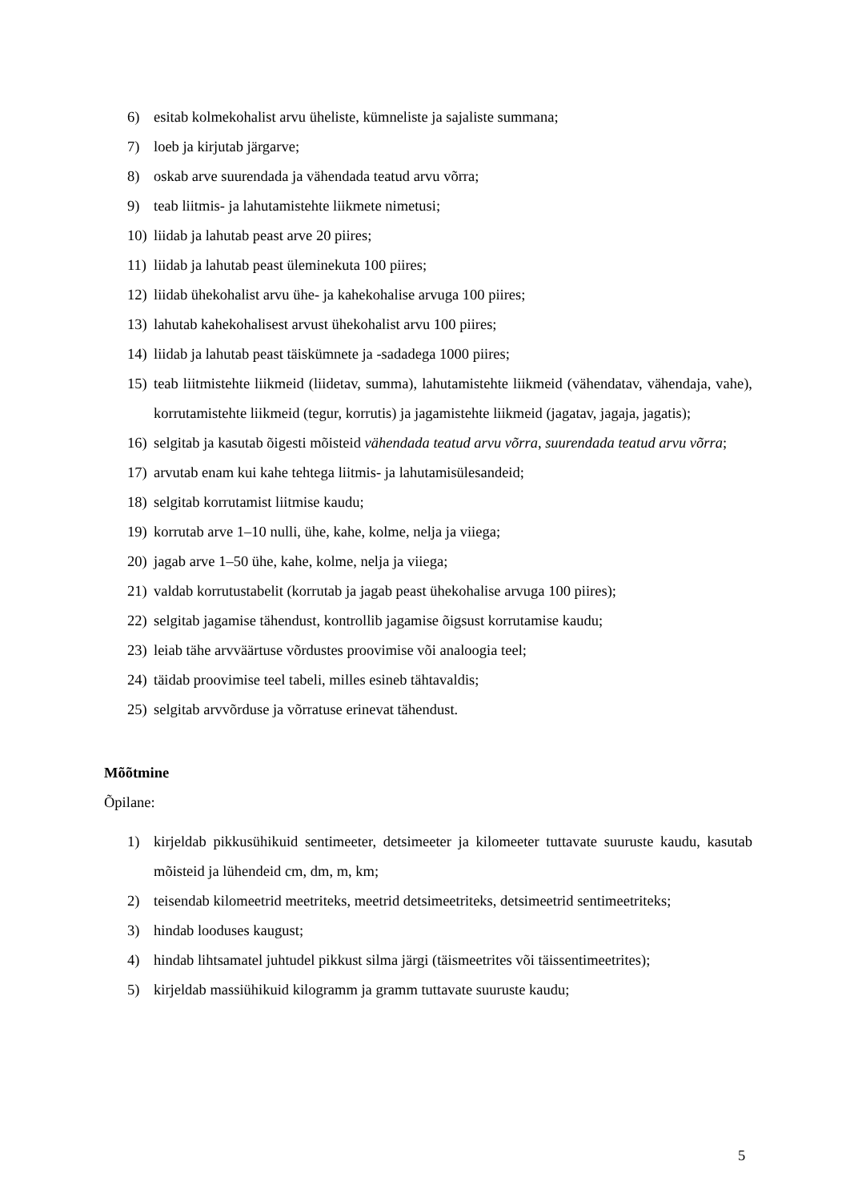6) esitab kolmekohalist arvu üheliste, kümneliste ja sajaliste summana;
7) loeb ja kirjutab järgarve;
8) oskab arve suurendada ja vähendada teatud arvu võrra;
9) teab liitmis- ja lahutamistehte liikmete nimetusi;
10) liidab ja lahutab peast arve 20 piires;
11) liidab ja lahutab peast üleminekuta 100 piires;
12) liidab ühekohalist arvu ühe- ja kahekohalise arvuga 100 piires;
13) lahutab kahekohalisest arvust ühekohalist arvu 100 piires;
14) liidab ja lahutab peast täiskümnete ja -sadadega 1000 piires;
15) teab liitmistehte liikmeid (liidetav, summa), lahutamistehte liikmeid (vähendatav, vähendaja, vahe), korrutamistehte liikmeid (tegur, korrutis) ja jagamistehte liikmeid (jagatav, jagaja, jagatis);
16) selgitab ja kasutab õigesti mõisteid vähendada teatud arvu võrra, suurendada teatud arvu võrra;
17) arvutab enam kui kahe tehtega liitmis- ja lahutamisülesandeid;
18) selgitab korrutamist liitmise kaudu;
19) korrutab arve 1–10 nulli, ühe, kahe, kolme, nelja ja viiega;
20) jagab arve 1–50 ühe, kahe, kolme, nelja ja viiega;
21) valdab korrutustabelit (korrutab ja jagab peast ühekohalise arvuga 100 piires);
22) selgitab jagamise tähendust, kontrollib jagamise õigsust korrutamise kaudu;
23) leiab tähe arvväärtuse võrdustes proovimise või analoogia teel;
24) täidab proovimise teel tabeli, milles esineb tähtavaldis;
25) selgitab arvvõrduse ja võrratuse erinevat tähendust.
Mõõtmine
Õpilane:
1) kirjeldab pikkusühikuid sentimeeter, detsimeeter ja kilomeeter tuttavate suuruste kaudu, kasutab mõisteid ja lühendeid cm, dm, m, km;
2) teisendab kilomeetrid meetriteks, meetrid detsimeetriteks, detsimeetrid sentimeetriteks;
3) hindab looduses kaugust;
4) hindab lihtsamatel juhtudel pikkust silma järgi (täismeetrites või täissentimeetrites);
5) kirjeldab massiühikuid kilogramm ja gramm tuttavate suuruste kaudu;
5